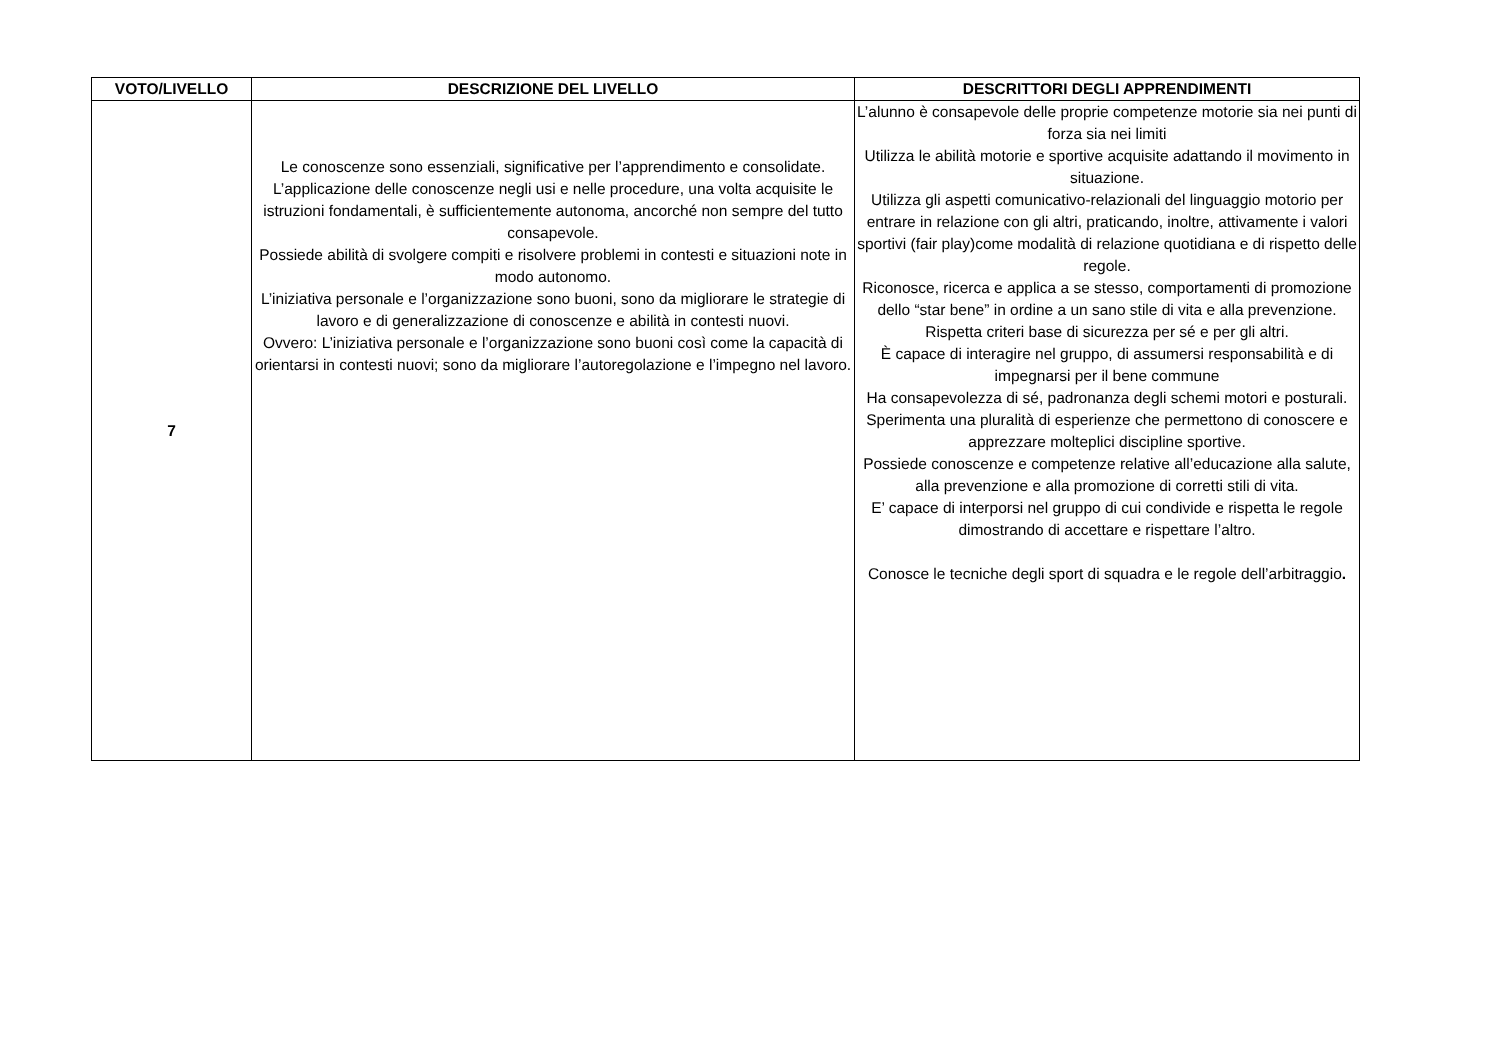| VOTO/LIVELLO | DESCRIZIONE DEL LIVELLO | DESCRITTORI DEGLI APPRENDIMENTI |
| --- | --- | --- |
| 7 | Le conoscenze sono essenziali, significative per l’apprendimento e consolidate. L’applicazione delle conoscenze negli usi e nelle procedure, una volta acquisite le istruzioni fondamentali, è sufficientemente autonoma, ancorché non sempre del tutto consapevole. Possiede abilità di svolgere compiti e risolvere problemi in contesti e situazioni note in modo autonomo. L’iniziativa personale e l’organizzazione sono buoni, sono da migliorare le strategie di lavoro e di generalizzazione di conoscenze e abilità in contesti nuovi. Ovvero: L’iniziativa personale e l’organizzazione sono buoni così come la capacità di orientarsi in contesti nuovi; sono da migliorare l’autoregolazione e l’impegno nel lavoro. | L’alunno è consapevole delle proprie competenze motorie sia nei punti di forza sia nei limiti Utilizza le abilità motorie e sportive acquisite adattando il movimento in situazione. Utilizza gli aspetti comunicativo-relazionali del linguaggio motorio per entrare in relazione con gli altri, praticando, inoltre, attivamente i valori sportivi (fair play)come modalità di relazione quotidiana e di rispetto delle regole. Riconosce, ricerca e applica a se stesso, comportamenti di promozione dello “star bene” in ordine a un sano stile di vita e alla prevenzione. Rispetta criteri base di sicurezza per sé e per gli altri. È capace di interagire nel gruppo, di assumersi responsabilità e di impegnarsi per il bene commune Ha consapevolezza di sé, padronanza degli schemi motori e posturali. Sperimenta una pluralità di esperienze che permettono di conoscere e apprezzare molteplici discipline sportive. Possiede conoscenze e competenze relative all’educazione alla salute, alla prevenzione e alla promozione di corretti stili di vita. E’ capace di interporsi nel gruppo di cui condivide e rispetta le regole dimostrando di accettare e rispettare l’altro. Conosce le tecniche degli sport di squadra e le regole dell’arbitraggio . |